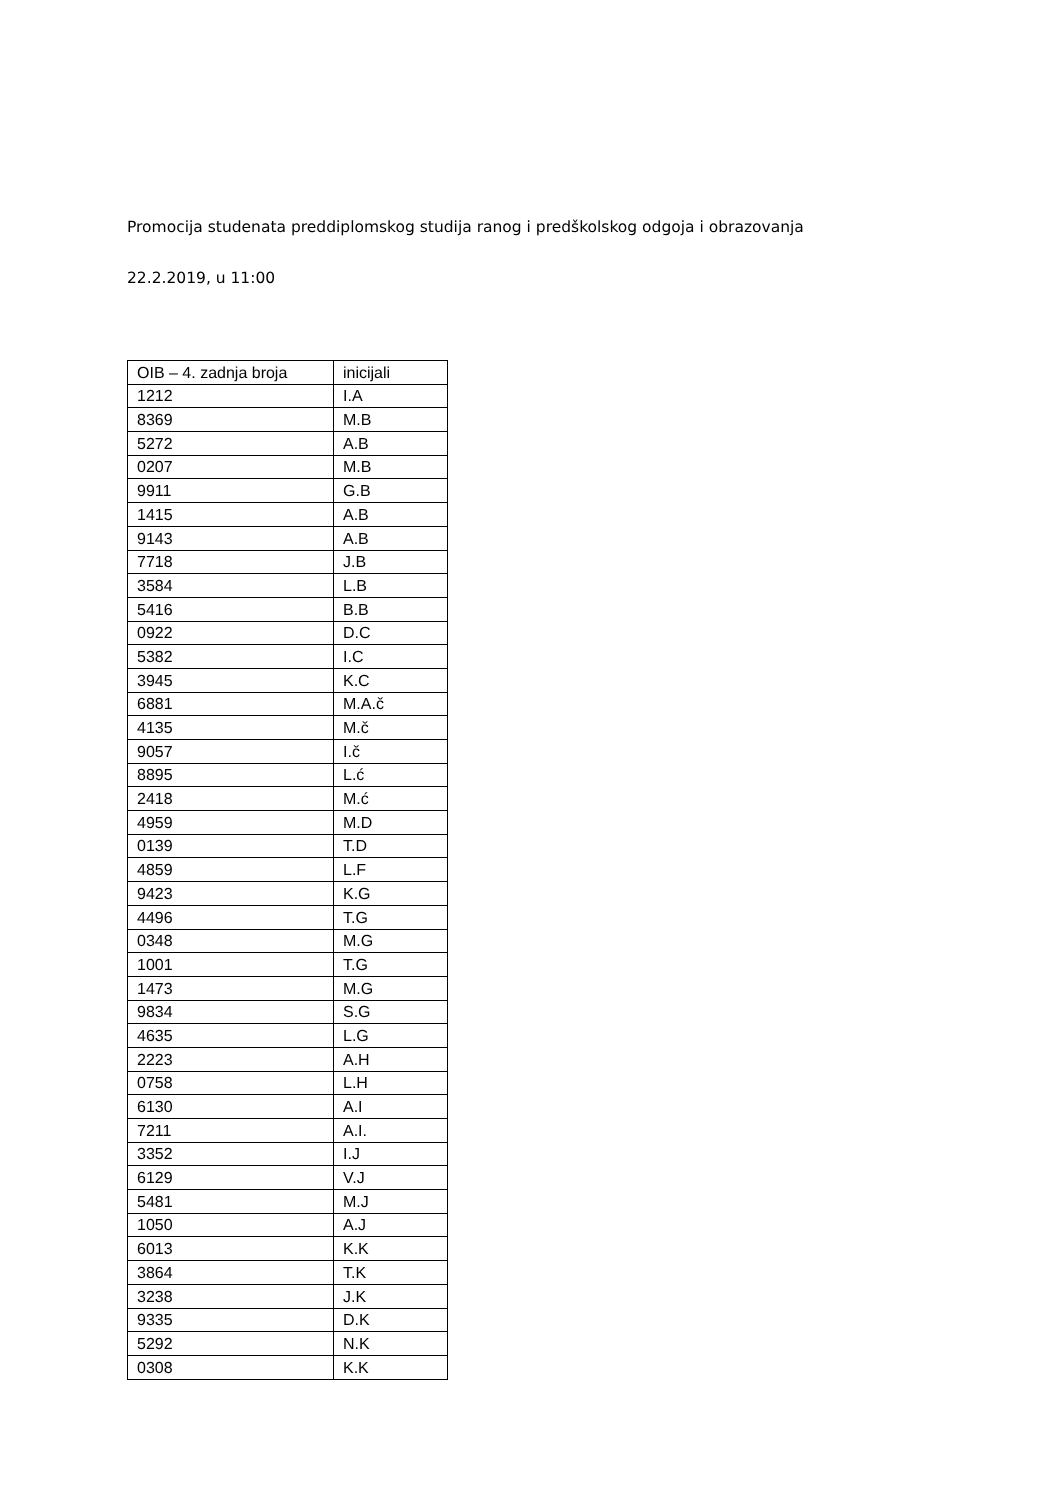Promocija studenata preddiplomskog studija ranog i predškolskog odgoja i obrazovanja
22.2.2019, u 11:00
| OIB – 4. zadnja broja | inicijali |
| 1212 | I.A |
| 8369 | M.B |
| 5272 | A.B |
| 0207 | M.B |
| 9911 | G.B |
| 1415 | A.B |
| 9143 | A.B |
| 7718 | J.B |
| 3584 | L.B |
| 5416 | B.B |
| 0922 | D.C |
| 5382 | I.C |
| 3945 | K.C |
| 6881 | M.A.č |
| 4135 | M.č |
| 9057 | I.č |
| 8895 | L.ć |
| 2418 | M.ć |
| 4959 | M.D |
| 0139 | T.D |
| 4859 | L.F |
| 9423 | K.G |
| 4496 | T.G |
| 0348 | M.G |
| 1001 | T.G |
| 1473 | M.G |
| 9834 | S.G |
| 4635 | L.G |
| 2223 | A.H |
| 0758 | L.H |
| 6130 | A.I |
| 7211 | A.I. |
| 3352 | I.J |
| 6129 | V.J |
| 5481 | M.J |
| 1050 | A.J |
| 6013 | K.K |
| 3864 | T.K |
| 3238 | J.K |
| 9335 | D.K |
| 5292 | N.K |
| 0308 | K.K |